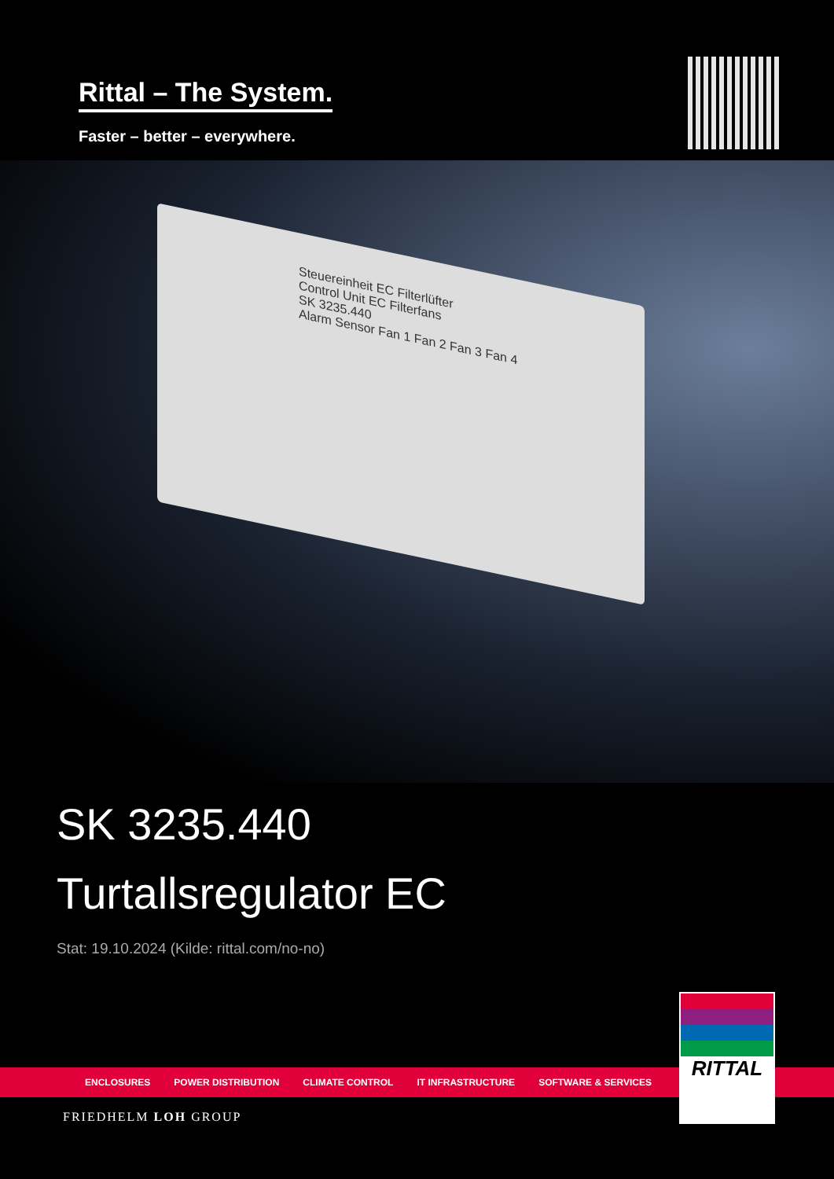Rittal – The System.
Faster – better – everywhere.
Steuereinheit EC Filterlüfter
Control Unit EC Filterfans
SK 3235.440
Alarm Sensor Fan 1 Fan 2 Fan 3 Fan 4
SK 3235.440
Turtallsregulator EC
Stat: 19.10.2024 (Kilde: rittal.com/no-no)
ENCLOSURES POWER DISTRIBUTION CLIMATE CONTROL IT INFRASTRUCTURE SOFTWARE & SERVICES
FRIEDHELM LOH GROUP
RITTAL